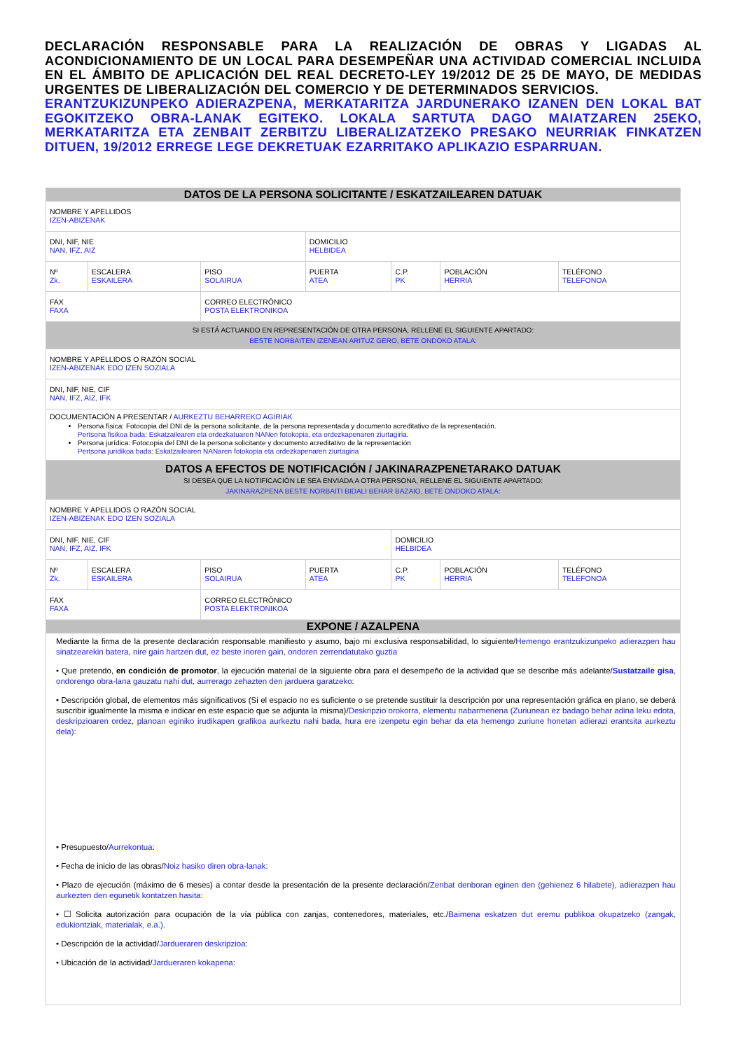DECLARACIÓN RESPONSABLE PARA LA REALIZACIÓN DE OBRAS Y LIGADAS AL ACONDICIONAMIENTO DE UN LOCAL PARA DESEMPEÑAR UNA ACTIVIDAD COMERCIAL INCLUIDA EN EL ÁMBITO DE APLICACIÓN DEL REAL DECRETO-LEY 19/2012 DE 25 DE MAYO, DE MEDIDAS URGENTES DE LIBERALIZACIÓN DEL COMERCIO Y DE DETERMINADOS SERVICIOS.
ERANTZUKIZUNPEKO ADIERAZPENA, MERKATARITZA JARDUNERAKO IZANEN DEN LOKAL BAT EGOKITZEKO OBRA-LANAK EGITEKO. LOKALA SARTUTA DAGO MAIATZAREN 25EKO, MERKATARITZA ETA ZENBAIT ZERBITZU LIBERALIZATZEKO PRESAKO NEURRIAK FINKATZEN DITUEN, 19/2012 ERREGE LEGE DEKRETUAK EZARRITAKO APLIKAZIO ESPARRUAN.
| DATOS DE LA PERSONA SOLICITANTE / ESKATZAILEAREN DATUAK | | | | | | |
| NOMBRE Y APELLIDOS IZEN-ABIZENAK | | | | | | |
| DNI, NIF, NIE NAN, IFZ, AIZ | | | DOMICILIO HELBIDEA | | | |
| Nº Zk. | ESCALERA ESKAILERA | PISO SOLAIRUA | PUERTA ATEA | C.P. PK | POBLACIÓN HERRIA | TELÉFONO TELEFONOA |
| FAX FAXA | | CORREO ELECTRÓNICO POSTA ELEKTRONIKOA | | | | |
| SI ESTÁ ACTUANDO EN REPRESENTACIÓN DE OTRA PERSONA, RELLENE EL SIGUIENTE APARTADO: BESTE NORBAITEN IZENEAN ARITUZ GERO, BETE ONDOKO ATALA: | | | | | | |
| NOMBRE Y APELLIDOS O RAZÓN SOCIAL IZEN-ABIZENAK EDO IZEN SOZIALA | | | | | | |
| DNI, NIF, NIE, CIF NAN, IFZ, AIZ, IFK | | | | | | |
| DOCUMENTACIÓN A PRESENTAR / AURKEZTU BEHARREKO AGIRIAK Persona física: Fotocopia del DNI de la persona solicitante, de la persona representada y documento acreditativo de la representación. Pertsona fisikoa bada: Eskatzailearen eta ordezkatuaren NANen fotokopia, eta ordezkapenaren ziurtagiria. Persona jurídica: Fotocopia del DNI de la persona solicitante y documento acreditativo de la representación Pertsona juridikoa bada: Eskatzailearen NANaren fotokopia eta ordezkapenaren ziurtagiria | | | | | | |
| DATOS A EFECTOS DE NOTIFICACIÓN / JAKINARAZPENETARAKO DATUAK SI DESEA QUE LA NOTIFICACIÓN LE SEA ENVIADA A OTRA PERSONA, RELLENE EL SIGUIENTE APARTADO: JAKINARAZPENA BESTE NORBAITI BIDALI BEHAR BAZAIO, BETE ONDOKO ATALA: | | | | | | |
| NOMBRE Y APELLIDOS O RAZÓN SOCIAL IZEN-ABIZENAK EDO IZEN SOZIALA | | | | | | |
| DNI, NIF, NIE, CIF NAN, IFZ, AIZ, IFK | | | | DOMICILIO HELBIDEA | | |
| Nº Zk. | ESCALERA ESKAILERA | PISO SOLAIRUA | PUERTA ATEA | C.P. PK | POBLACIÓN HERRIA | TELÉFONO TELEFONOA |
| FAX FAXA | | CORREO ELECTRÓNICO POSTA ELEKTRONIKOA | | | | |
| EXPONE / AZALPENA | | | | | | |
Mediante la firma de la presente declaración responsable manifiesto y asumo, bajo mi exclusiva responsabilidad, lo siguiente/Hemengo erantzukizunpeko adierazpen hau sinatzearekin batera, nire gain hartzen dut, ez beste inoren gain, ondoren zerrendatutako guztia
• Que pretendo, en condición de promotor, la ejecución material de la siguiente obra para el desempeño de la actividad que se describe más adelante/Sustatzaile gisa, ondorengo obra-lana gauzatu nahi dut, aurrerago zehazten den jarduera garatzeko:
• Descripción global, de elementos más significativos (Si el espacio no es suficiente o se pretende sustituir la descripción por una representación gráfica en plano, se deberá suscribir igualmente la misma e indicar en este espacio que se adjunta la misma)/Deskripzio orokorra, elementu nabarmenena (Zuriunean ez badago behar adina leku edota, deskripzioaren ordez, planoan eginiko irudikapen grafikoa aurkeztu nahi bada, hura ere izenpetu egin behar da eta hemengo zuriune honetan adierazi erantsita aurkeztu dela):
• Presupuesto/Aurrekontua:
• Fecha de inicio de las obras/Noiz hasiko diren obra-lanak:
• Plazo de ejecución (máximo de 6 meses) a contar desde la presentación de la presente declaración/Zenbat denboran eginen den (gehienez 6 hilabete), adierazpen hau aurkezten den egunetik kontatzen hasita:
• ☐ Solicita autorización para ocupación de la vía pública con zanjas, contenedores, materiales, etc./Baimena eskatzen dut eremu publikoa okupatzeko (zangak, edukiontziak, materialak, e.a.).
• Descripción de la actividad/Jardueraren deskripzioa:
• Ubicación de la actividad/Jardueraren kokapena: